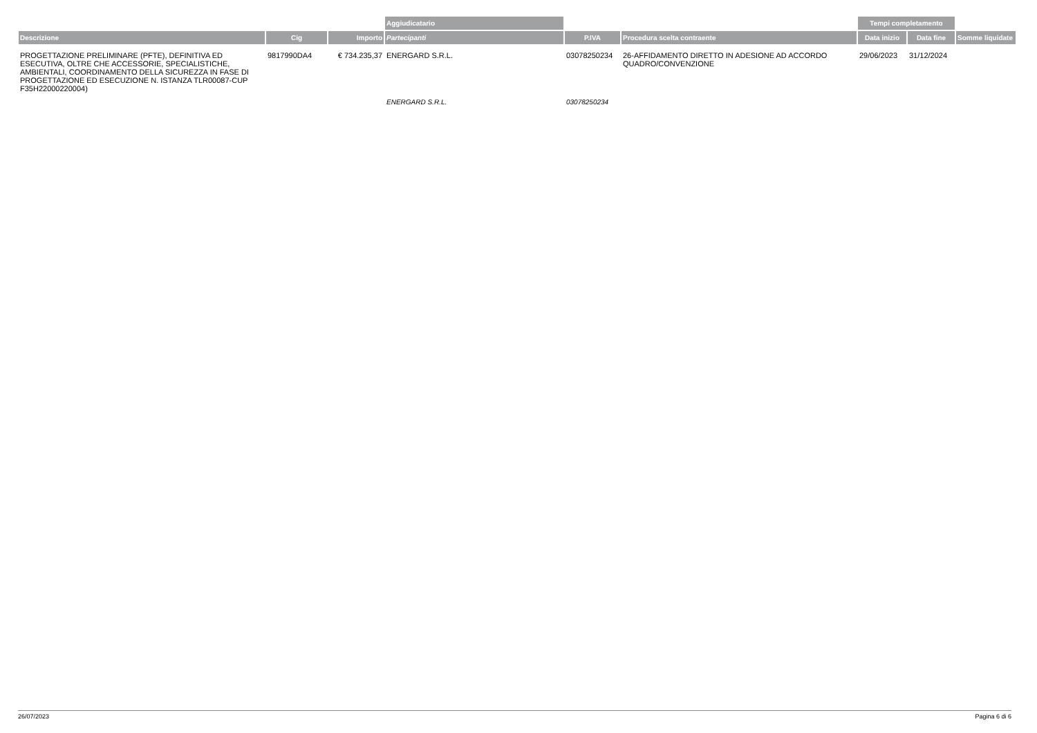| | | | Aggiudicatario | | | Tempi completamento | | |
| --- | --- | --- | --- | --- | --- | --- | --- | --- |
| Descrizione | Cig | Importo | Partecipanti | P.IVA | Procedura scelta contraente | Data inizio | Data fine | Somme liquidate |
| PROGETTAZIONE PRELIMINARE (PFTE), DEFINITIVA ED ESECUTIVA, OLTRE CHE ACCESSORIE, SPECIALISTICHE, AMBIENTALI, COORDINAMENTO DELLA SICUREZZA IN FASE DI PROGETTAZIONE ED ESECUZIONE N. ISTANZA TLR00087-CUP F35H22000220004) | 9817990DA4 | € 734.235,37 | ENERGARD S.R.L. | 03078250234 | 26-AFFIDAMENTO DIRETTO IN ADESIONE AD ACCORDO QUADRO/CONVENZIONE | 29/06/2023 | 31/12/2024 | |
| | | | ENERGARD S.R.L. | 03078250234 | | | | |
26/07/2023 Pagina 6 di 6